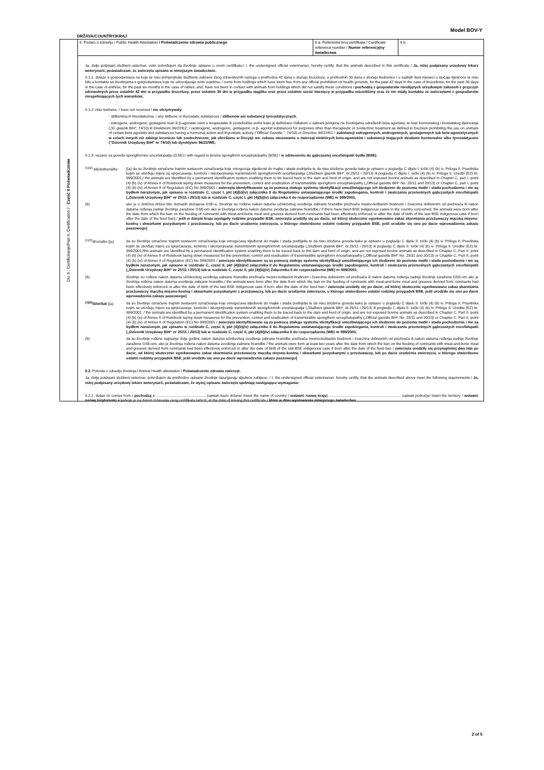Model BOV-Y
DRŽAVA/COUNTRY/KRAJ
Dio II.: Certificiranje/Part II.:Certification / : Część II Poświadczenie
| II. Podaci o zdravlju / Public Health Attestation / Poświadczenie zdrowia publicznego | II.a. Referentni broj certifikata / Certificate reference number / Numer referencyjny świadectwa | II.b. |
Ja, dolje potpisani službeni veterinar, ovim potvrđujem da životinje opisane u ovom certifikatu:/ I, the undersigned official veterinarian, hereby certify, that the animals described in this certificate / Ja, niżej podpisany urzędowy lekarz weterynarii, poświadczam, że zwierzęta opisane w niniejszym świadectwie:
II.1.1. dolaze s gospodarstava na koja se nisu primjenjivale službene zabrane zbog zdravstvenih razloga u prethodna 42 dana u slučaju bruceloze, u prethodnih 30 dana u slučaju bedrenice i u zadnjih šest mjeseci u slučaju bjesnoće te nisu bile u kontaktu sa životinjama s gospodarstava koje ne udovoljavaju ovim uvjetima; / come from holdings which have been free from any official prohibition on health grounds, for the past 42 days in the case of brucellosis, for the past 30 days in the case of anthrax, for the past six months in the case of rabies, and, have not been in contact with animals from holdings which did not satisfy these conditions / pochodzą z gospodarstw nieobjętych urzędowym zakazem z przyczyn zdrowotnych przez ostatnie 42 dni w przypadku brucelozy, przez ostatnie 30 dni w przypadku wąglika oraz przez ostatnie sześć miesięcy w przypadku wścieklizny oraz że nie miały kontaktu ze zwierzętami z gospodarstw niespełniających tych warunków;
II.1.2. nisu tretirane: / have not received / nie otrzymywały:
- stilbenima ili tireostaticima, / any stilbene or thyrostatic substances / stilbenów ani substancji tyreostatycznych,
- estrogene, androgene, gestagene tvari ili β-agoniste osim u terapeutske ili zootehničke svrhe kako je definirano Odlukom o zabrani primjene na životinjama određenih beta agonista, te tvari hormonskog i tirostatskog djelovanja („Sl. glasnik BiH“, 74/10) ili Direktivom 96/22/EZ; / oestrogenic, androgenic, gestagenic or β- agonist substances for purposes other than therapeutic or zootechnic treatment as defined in Decision prohibiting the use on animals of certain beta agonists and substances having a hormonal action and thyrostatic activity ("Official Gazette ", 74/10) or Directive 96/22/EC / substancji estrogennych, androgennych, gestagennych lub beta-agonistycznych w celach innych niż zabiegi lecznicze lub zootechniczne, jak określono w Decyzji ws. zakazu stosowania u zwierząt niektórych beta-agonistów i substancji mających działanie hormonalne albo tyreostatyczne (“Dziennik Urzędowy BiH” nr 74/10) lub dyrektywie 96/22/WE;
II.1.3. vezano za goveđu spongiformnu encefalopatiju (GSE):/ with regard to bovine spongiform encephalopathy (BSE) / w odniesieniu do gąbczastej encefalopatii bydła (BSE):
<sup>(1)(2)</sup> bilo/either/albo
[(a) da su životinje označene trajnim sustavom označivanja koje omogućuje sljedivost do majke i stada podrijetla te da nisu izložena goveda kako je opisano u poglavlju C dijelu I. točki (4) (b) iv. Priloga II. Pravilnika kojim se utvrđuju mjere za sprječavanje, kontrolu i iskorjenjivanje transmisivnih spongiformnih encefalopatija („Službeni glasnik BiH“, br.25/11 i 20/13) ili poglavlju C dijelu I. točki (4) (b) iv. Priloga II. Uredbi (EZ) br. 999/2001;/ the animals are identified by a permanent identification system enabling them to be traced back to the dam and herd of origin, and are not exposed bovine animals as described in Chapter C, part I, point (4) (b) (iv) of Annex II of Rulebook laying down measures for the prevention, control and eradication of transmissible spongiform encephalopathy („Official gazette BiH“ No. 25/11 and 20/13) or Chapter C, part I, point (4) (b) (iv) of Annex II of Regulation (EC) No 999/2001 / zwierzęta identyfikowane są za pomocą stałego systemu identyfikacji umożliwiającego ich śledzenie do poziomu matki i stada pochodzenia i nie są bydłem narażonym, jak opisano w rozdziale C, część I, pkt (4)(b)(iv) załącznika II do Regulaminu ustanawiającego środki zapobiegania, kontroli i zwalczania przenośnych gąbczastych encefalopatii („Dziennik Urzędowy BiH“ nr 25/11 i 20/13) lub w rozdziale C, część I, pkt (4)(b)(iv) załącznika II do rozporządzenia (WE) nr 999/2001;
(b) ako je u dotičnoj državi bilo domaćih slučajeva GSE-a, životinje su rođene nakon datuma učinkovitog uvođenja zabrane hranidbe preživača mesno-koštanim brašnom i čvarcima dobivenim od preživača ili nakon datuma rođenja zadnje životinje zaražene GSE-om ako je životinja rođena nakon datuma uvođenja zabrane hranidbe./ if there have been BSE indigenous cases in the country concerned, the animals were born after the date from which the ban on the feeding of ruminants with meat-and-bone meal and greaves derived from ruminants had been effectively enforced or after the date of birth of the last BSE indigenous case if born after the date of the feed ban] / jeśli w danym kraju wystąpiły rodzime przypadki BSE, zwierzęta urodziły się po dacie, od której skutecznie egzekwowano zakaz skarmiania przeżuwaczy mączką mięsno-kostną i skwarkami pozyskanymi z przeżuwaczy, lub po dacie urodzenia zwierzęcia, u którego stwierdzono ostatni rodzimy przypadek BSE, jeśli urodziło się ono po dacie wprowadzenia zakazu paszowego]
<sup>(1)(3)</sup>ili/or/albo [(a)
da su životinje označene trajnim sustavom označivanja koje omogućava sljedivost do majke i stada podrijetla te da nisu izložena goveda kako je opisano u poglavlju C dijelu II. točki (4) (b) iv. Priloga II. Pravilnika kojim se utvrđuju mjere za sprječavanje, kontrolu i iskorjenjivanje transmisivnih spongiformnih encefalopatija („Službeni glasnik BiH“, br.25/11 i 20/13) ili poglavlju C dijelu II. točki (4) (b) iv. Priloga II. Uredbe (EZ) br. 999/2001;/the animals are identified by a permanent identification system enabling them to be traced back to the dam and herd of origin, and are not exposed bovine animals as described in Chapter C, Part II, point (4) (b) (iv) of Annex II of Rulebook laying down measures for the prevention, control and eradication of transmissible spongiform encephalopathy („Official gazette BiH“ No. 25/11 and 20/13) or Chapter C, Part II, point (4) (b) (iv) of Annex II of Regulation (EC) No 999/2001 / zwierzęta identyfikowane są za pomocą stałego systemu identyfikacji umożliwiającego ich śledzenie do poziomu matki i stada pochodzenia i nie są bydłem narażonym, jak opisano w rozdziale C, część II, pkt (4)(b)(iv) załącznika II do Regulaminu ustanawiającego środki zapobiegania, kontroli i zwalczania przenośnych gąbczastych encefalopatii („Dziennik Urzędowy BiH“ nr 25/11 i 20/13) lub w rozdziale C, część II, pkt (4)(b)(iv) Załącznika II do rozporządzenia (WE) nr 999/2001;
(b) životinje su rođene nakon datuma učinkovitog uvođenja zabrane hranidbe preživača mesno-koštanim brašnom i čvarcima dobivenim od preživača ili nakon datuma rođenja zadnje životinje zaražene GSE-om ako je životinja rođena nakon datuma uvođenja zabrane hranidbe./ the animals were born after the date from which the ban on the feeding of ruminants with meat-and-bone meal and greaves derived from ruminants had been effectively enforced or after the date of birth of the last BSE indigenous case if born after the date of the feed ban / zwierzęta urodziły się po dacie, od której skutecznie egzekwowano zakaz skarmiania przeżuwaczy mączką mięsno-kostną i skwarkami pozyskanymi z przeżuwaczy, lub po dacie urodzenia zwierzęcia, u którego stwierdzono ostatni rodzimy przypadek BSE, jeśli urodziło się ono po dacie wprowadzenia zakazu paszowego]
<sup>(1)(4)</sup>ili/or/lub [(a)
da su životinje označene trajnim sustavom označivanja koje omogućava sljedivost do majke i stada podrijetla te da nisu izložena goveda kako je opisano u poglavlju C dijelu II. točki (4) (b) iv. Priloga II. Pravilnika kojim se utvrđuju mjere za sprječavanje, kontrolu i iskorjenjivanje transmisivnih spongiformnih encefalopatija („Službeni glasnik BiH“, br.25/11 i 20/13) ili poglavlju C dijelu II. točki (4) (b) iv. Priloga II. Uredbe (EZ) br. 999/2001; / the animals are identified by a permanent identification system enabling them to be traced back to the dam and herd of origin, and are not exposed bovine animals as described in Chapter C, Part II, point (4) (b) (iv) of Annex II of Rulebook laying down measures for the prevention, control and eradication of transmissible spongiform encephalopathy („Official gazette BiH“ No. 25/11 and 20/13) or Chapter C, Part II, point (4) (b) (iv) of Annex II of Regulation (EC) No 999/2001 / zwierzęta identyfikowane są za pomocą stałego systemu identyfikacji umożliwiającego ich śledzenie do poziomu matki i stada pochodzenia i nie są bydłem narażonym, jak opisano w rozdziale C, część II, pkt (4)(b)(iv) załącznika II do Regulaminu ustanawiającego środki zapobiegania, kontroli i zwalczania przenośnych gąbczastych encefalopatii („Dziennik Urzędowy BiH“ nr 25/11 i 20/13) lub w rozdziale C, część II, pkt (4)(b)(iv) załącznika II do rozporządzenia (WE) nr 999/2001;
(b) da su životinje rođene najmanje dvije godine nakon datuma učinkovitog uvođenja zabrane hranidbe preživača mesno-koštanim brašnom i čvarcima dobivenim od preživača ili nakon datuma rođenja zadnje životinje zaražene GSE-om, ako je životinja rođena nakon datuma uvođenja zabrane hranidbe / the animals were born at least two years after the date from which the ban on the feeding of ruminants with meat-and-bone meal and greaves derived from ruminants had been effectively enforced or after the date of birth of the last BSE indigenous case if born after the date of the feed ban / zwierzęta urodziły się przynajmniej dwa lata po dacie, od której skutecznie egzekwowano zakaz skarmiania przeżuwaczy mączką mięsno-kostną i skwarkami pozyskanymi z przeżuwaczy, lub po dacie urodzenia zwierzęcia, u którego stwierdzono ostatni rodzimy przypadek BSE, jeśli urodziło się ono po dacie wprowadzenia zakazu paszowego]
II.2. Potvrda o zdravlju životinja:/ Animal Health attestation / Poświadczenie zdrowia zwierząt:
Ja, dolje potpisani službeni veterinar, potvrđujem da prethodno opisane životinje ispunjavaju sljedeće zahtjeve: / I, the undersigned official veterinarian, hereby certify, that the animals described above meet the following requirements / Ja, niżej podpisany urzędowy lekarz weterynarii, poświadczam, że wyżej opisane zwierzęta spełniają następujące wymagania:
II.2.1. dolazi iz/ comes from / pochodzą z ..................................................(upisati naziv države/ insert the name of country / wstawić nazwę kraju) ...................................................................... (upisati područje/ insert the territory / wstawić nazwę terytorium) koja/koje je na datum izdavanja ovog certifikata:/which, at the date of issuing this certificate / które w dniu wystawienia niniejszego świadectwa:
2 of 5